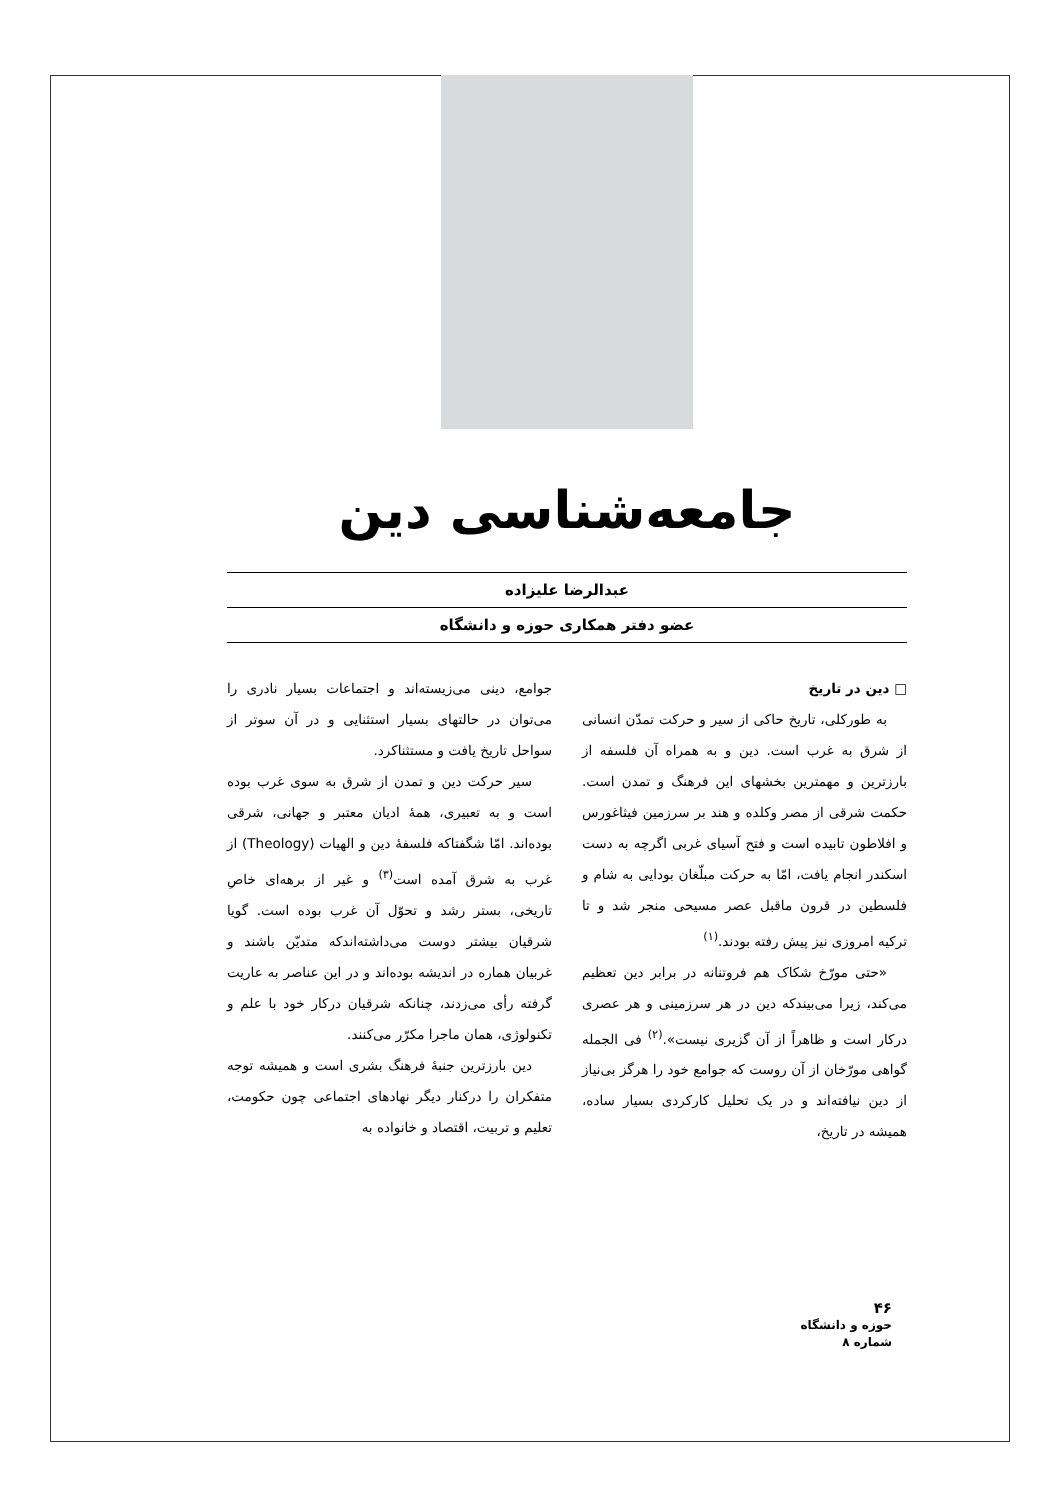جامعه‌شناسی دین
عبدالرضا علیزاده
عضو دفتر همکاری حوزه و دانشگاه
□ دین در تاریخ
به طورکلی، تاریخ حاکی از سیر و حرکت تمدّن انسانی از شرق به غرب است. دین و به همراه آن فلسفه از بارزترین و مهمترین بخشهای این فرهنگ و تمدن است. حکمت شرقی از مصر وکلده و هند بر سرزمین فیثاغورس و افلاطون تابیده است و فتح آسیای غربی اگرچه به دست اسکندر انجام یافت، امّا به حرکت مبلّغان بودایی به شام و فلسطین در قرون ماقبل عصر مسیحی منجر شد و تا ترکیه امروزی نیز پیش رفته بودند.<sup>(۱)</sup>
«حتی مورّخ شکاک هم فروتنانه در برابر دین تعظیم می‌کند، زیرا می‌بیندکه دین در هر سرزمینی و هر عصری درکار است و ظاهراً از آن گزیری نیست».<sup>(۲)</sup> فی الجمله گواهی مورّخان از آن روست که جوامع خود را هرگز بی‌نیاز از دین نیافته‌اند و در یک تحلیل کارکردی بسیار ساده، همیشه در تاریخ،
جوامع، دینی می‌زیسته‌اند و اجتماعات بسیار نادری را می‌توان در حالتهای بسیار استثنایی و در آن سوتر از سواحل تاریخ یافت و مستثناکرد.
سیر حرکت دین و تمدن از شرق به سوی غرب بوده است و به تعبیری، همهٔ ادیان معتبر و جهانی، شرقی بوده‌اند. امّا شگفتاکه فلسفهٔ دین و الهیات (Theology) از غرب به شرق آمده است<sup>(۳)</sup> و غیر از برهه‌ای خاصِ تاریخی، بستر رشد و تحوّل آن غرب بوده است. گویا شرقیان بیشتر دوست می‌داشته‌اندکه متدیّن باشند و غربیان هماره در اندیشه بوده‌اند و در این عناصر به عاریت گرفته رأی می‌زدند، چنانکه شرقیان درکار خود با علم و تکنولوژی، همان ماجرا مکرّر می‌کنند.
دین بارزترین جنبهٔ فرهنگ بشری است و همیشه توجه متفکران را درکنار دیگر نهادهای اجتماعی چون حکومت، تعلیم و تربیت، اقتصاد و خانواده به
۴۶
حوزه و دانشگاه
شماره ۸